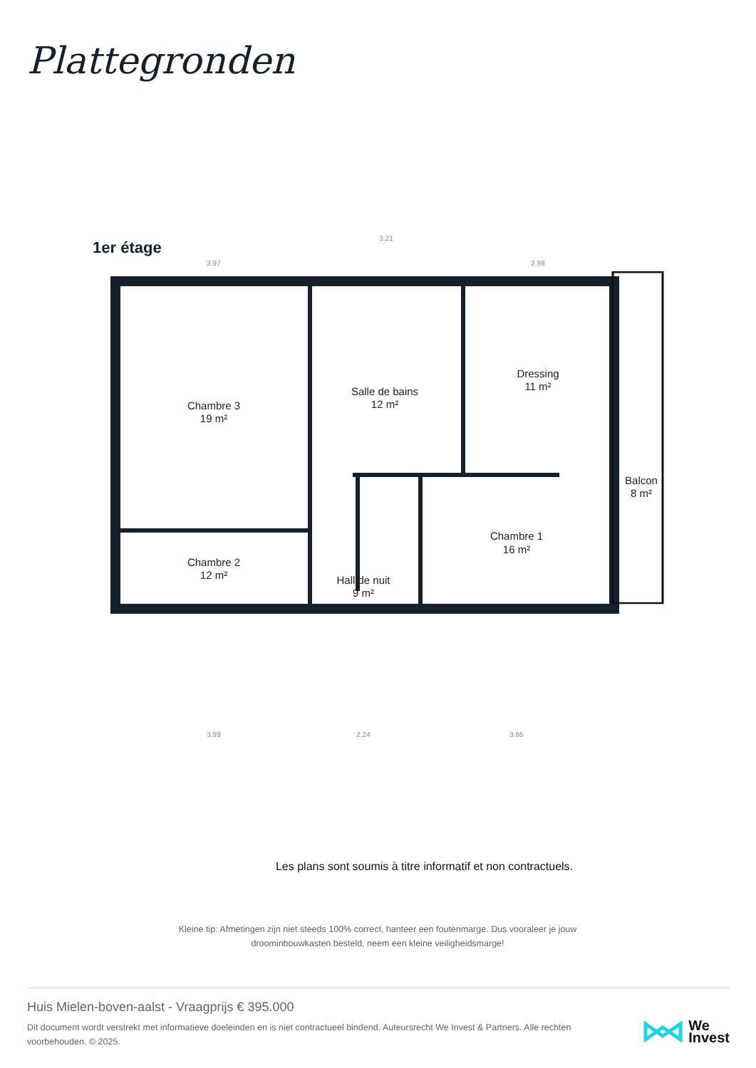Plattegronden
1er étage
Chambre 3
19 m²
Salle de bains
12 m²
Dressing
11 m²
Balcon
8 m²
Chambre 2
12 m²
Chambre 1
16 m²
Hall de nuit
9 m²
3.97
3.21
2.98
3.99
2.24
3.95
Les plans sont soumis à titre informatif et non contractuels.
Kleine tip: Afmetingen zijn niet steeds 100% correct, hanteer een foutenmarge. Dus vooraleer je jouw droominbouwkasten besteld, neem een kleine veiligheidsmarge!
Huis Mielen-boven-aalst - Vraagprijs € 395.000
Dit document wordt verstrekt met informatieve doeleinden en is niet contractueel bindend. Auteursrecht We Invest & Partners. Alle rechten voorbehouden. © 2025.
We
Invest